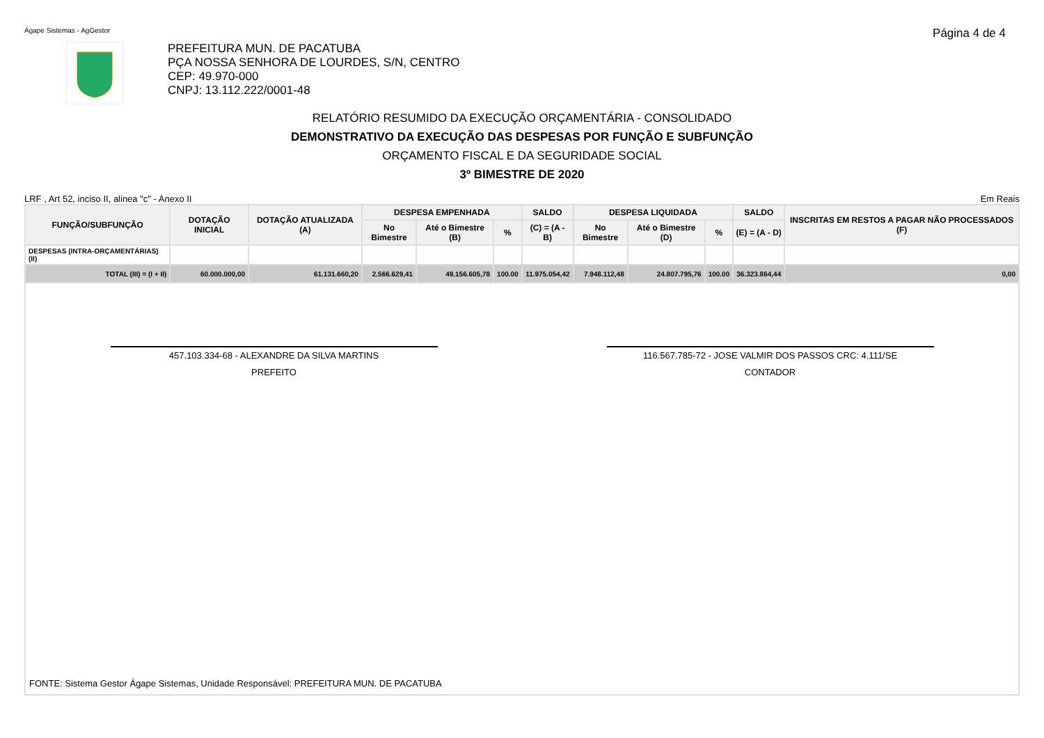Ágape Sistemas - AgGestor Página 4 de 4
PREFEITURA MUN. DE PACATUBA
PÇA NOSSA SENHORA DE LOURDES, S/N, CENTRO
CEP: 49.970-000
CNPJ: 13.112.222/0001-48
RELATÓRIO RESUMIDO DA EXECUÇÃO ORÇAMENTÁRIA - CONSOLIDADO
DEMONSTRATIVO DA EXECUÇÃO DAS DESPESAS POR FUNÇÃO E SUBFUNÇÃO
ORÇAMENTO FISCAL E DA SEGURIDADE SOCIAL
3º BIMESTRE DE 2020
LRF , Art 52, inciso II, alinea "c" - Anexo II Em Reais
| FUNÇÃO/SUBFUNÇÃO | DOTAÇÃO INICIAL | DOTAÇÃO ATUALIZADA (A) | DESPESA EMPENHADA | | | SALDO | DESPESA LIQUIDADA | | | SALDO | INSCRITAS EM RESTOS A PAGAR NÃO PROCESSADOS (F) |
| --- | --- | --- | --- | --- | --- | --- | --- | --- | --- | --- | --- |
| | | | No Bimestre | Até o Bimestre (B) | % | (C) = (A - B) | No Bimestre | Até o Bimestre (D) | % | (E) = (A - D) | |
| DESPESAS (INTRA-ORÇAMENTÁRIAS) (II) | | | | | | | | | | | |
| TOTAL (III) = (I + II) | 60.000.000,00 | 61.131.660,20 | 2.566.629,41 | 49.156.605,78 | 100.00 | 11.975.054,42 | 7.948.112,48 | 24.807.795,76 | 100.00 | 36.323.864,44 | 0,00 |
457.103.334-68 - ALEXANDRE DA SILVA MARTINS
PREFEITO
116.567.785-72 - JOSE VALMIR DOS PASSOS CRC: 4.111/SE
CONTADOR
FONTE: Sistema Gestor Ágape Sistemas, Unidade Responsável: PREFEITURA MUN. DE PACATUBA